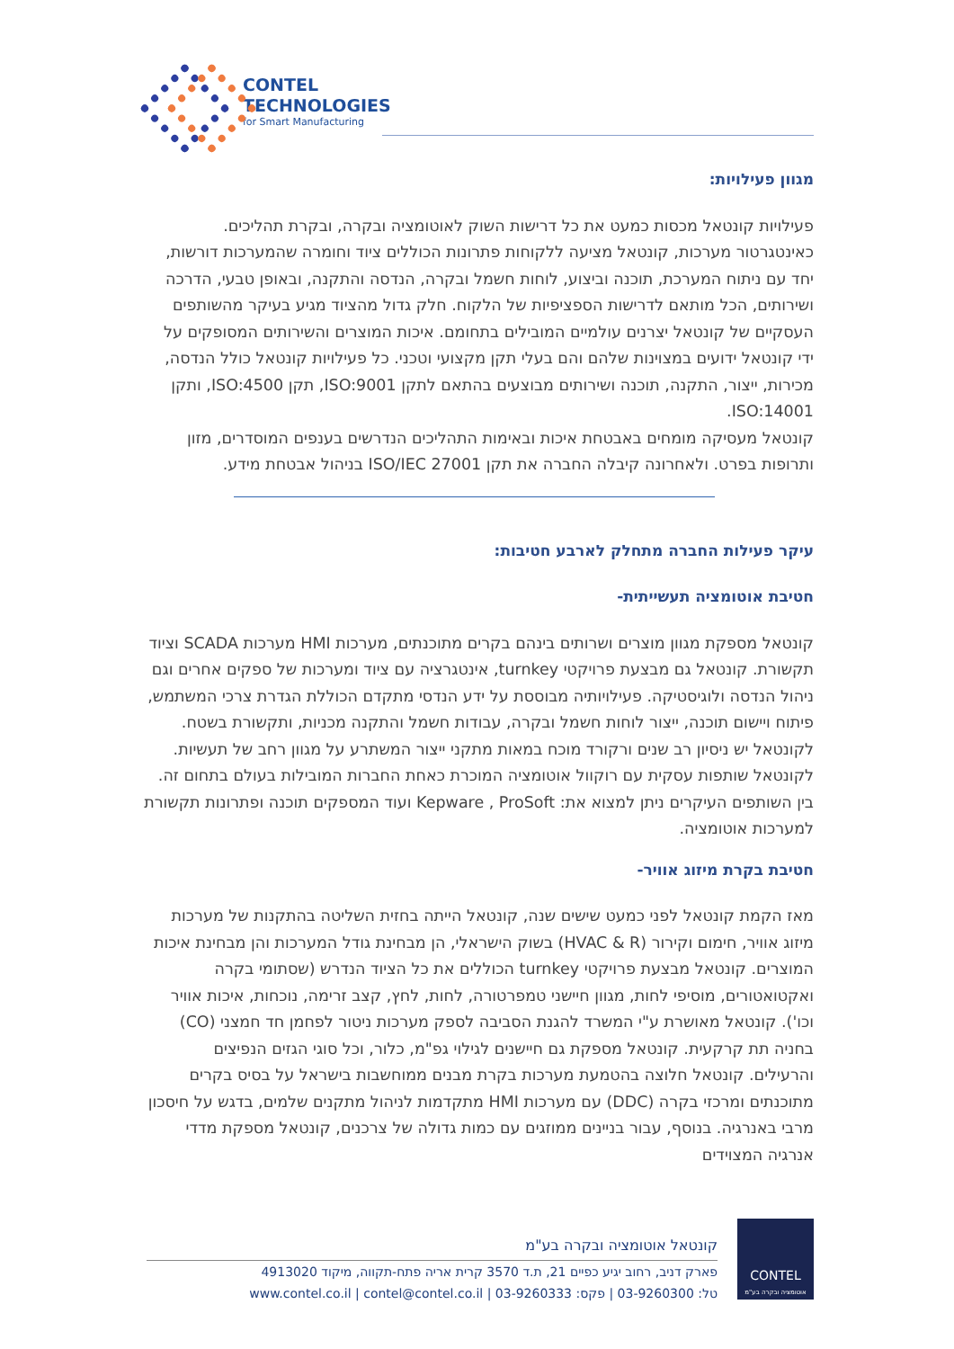CONTEL
TECHNOLOGIES
for Smart Manufacturing
מגוון פעילויות:
פעילויות קונטאל מכסות כמעט את כל דרישות השוק לאוטומציה ובקרה, ובקרת תהליכים. כאינטגרטור מערכות, קונטאל מציעה ללקוחות פתרונות הכוללים ציוד וחומרה שהמערכות דורשות, יחד עם ניתוח המערכת, תוכנה וביצוע, לוחות חשמל ובקרה, הנדסה והתקנה, ובאופן טבעי, הדרכה ושירותים, הכל מותאם לדרישות הספציפיות של הלקוח. חלק גדול מהציוד מגיע בעיקר מהשותפים העסקיים של קונטאל יצרנים עולמיים המובילים בתחומם. איכות המוצרים והשירותים המסופקים על ידי קונטאל ידועים במצוינות שלהם והם בעלי תקן מקצועי וטכני. כל פעילויות קונטאל כולל הנדסה, מכירות, ייצור, התקנה, תוכנה ושירותים מבוצעים בהתאם לתקן ISO:9001, תקן ISO:4500, ותקן ISO:14001.
קונטאל מעסיקה מומחים באבטחת איכות ובאימות התהליכים הנדרשים בענפים המוסדרים, מזון ותרופות בפרט. ולאחרונה קיבלה החברה את תקן ISO/IEC 27001 בניהול אבטחת מידע.
עיקר פעילות החברה מתחלק לארבע חטיבות:
חטיבת אוטומציה תעשייתית-
קונטאל מספקת מגוון מוצרים ושרותים בינהם בקרים מתוכנתים, מערכות HMI מערכות SCADA וציוד תקשורת. קונטאל גם מבצעת פרויקטי turnkey, אינטגרציה עם ציוד ומערכות של ספקים אחרים וגם ניהול הנדסה ולוגיסטיקה. פעילויותיה מבוססת על ידע הנדסי מתקדם הכוללת הגדרת צרכי המשתמש, פיתוח ויישום תוכנה, ייצור לוחות חשמל ובקרה, עבודות חשמל והתקנה מכניות, ותקשורת בשטח. לקונטאל יש ניסיון רב שנים ורקורד מוכח במאות מתקני ייצור המשתרע על מגוון רחב של תעשיות. לקונטאל שותפות עסקית עם רוקוול אוטומציה המוכרת כאחת החברות המובילות בעולם בתחום זה. בין השותפים העיקרים ניתן למצוא את: Kepware , ProSoft ועוד המספקים תוכנה ופתרונות תקשורת למערכות אוטומציה.
חטיבת בקרת מיזוג אוויר-
מאז הקמת קונטאל לפני כמעט שישים שנה, קונטאל הייתה בחזית השליטה בהתקנות של מערכות מיזוג אוויר, חימום וקירור (HVAC & R) בשוק הישראלי, הן מבחינת גודל המערכות והן מבחינת איכות המוצרים. קונטאל מבצעת פרויקטי turnkey הכוללים את כל הציוד הנדרש (שסתומי בקרה ואקטואטורים, מוסיפי לחות, מגוון חיישני טמפרטורה, לחות, לחץ, קצב זרימה, נוכחות, איכות אוויר וכו'). קונטאל מאושרת ע"י המשרד להגנת הסביבה לספק מערכות ניטור לפחמן חד חמצני (CO) בחניה תת קרקעית. קונטאל מספקת גם חיישנים לגילוי גפ"מ, כלור, וכל סוגי הגזים הנפיצים והרעילים. קונטאל חלוצה בהטמעת מערכות בקרת מבנים ממוחשבות בישראל על בסיס בקרים מתוכנתים ומרכזי בקרה (DDC) עם מערכות HMI מתקדמות לניהול מתקנים שלמים, בדגש על חיסכון מרבי באנרגיה. בנוסף, עבור בניינים ממוזגים עם כמות גדולה של צרכנים, קונטאל מספקת מדדי אנרגיה המצוידים
CONTEL
אוטומציה ובקרה בע"מ
קונטאל אוטומציה ובקרה בע"מ
פארק דניב, רחוב יגיע כפיים 21, ת.ד 3570 קרית אריה פתח-תקווה, מיקוד 4913020
טל: 03-9260300 | פקס: 03-9260333 | www.contel.co.il | contel@contel.co.il